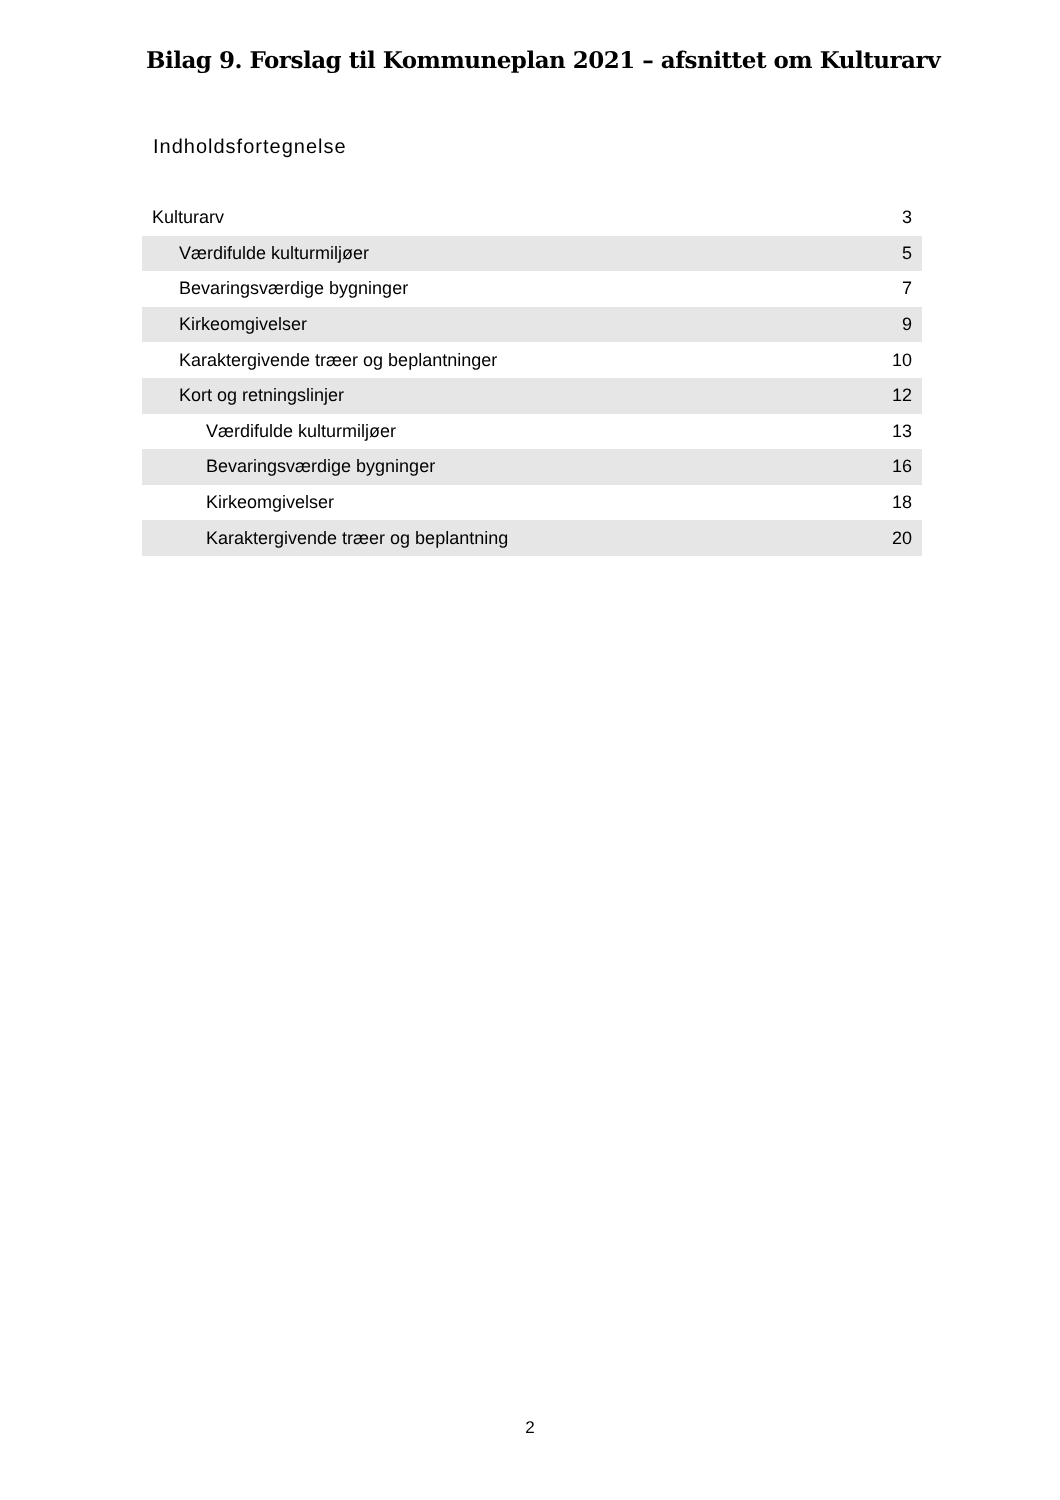Bilag 9. Forslag til Kommuneplan 2021 – afsnittet om Kulturarv
Indholdsfortegnelse
| Kulturarv | 3 |
| Værdifulde kulturmiljøer | 5 |
| Bevaringsværdige bygninger | 7 |
| Kirkeomgivelser | 9 |
| Karaktergivende træer og beplantninger | 10 |
| Kort og retningslinjer | 12 |
| Værdifulde kulturmiljøer | 13 |
| Bevaringsværdige bygninger | 16 |
| Kirkeomgivelser | 18 |
| Karaktergivende træer og beplantning | 20 |
2